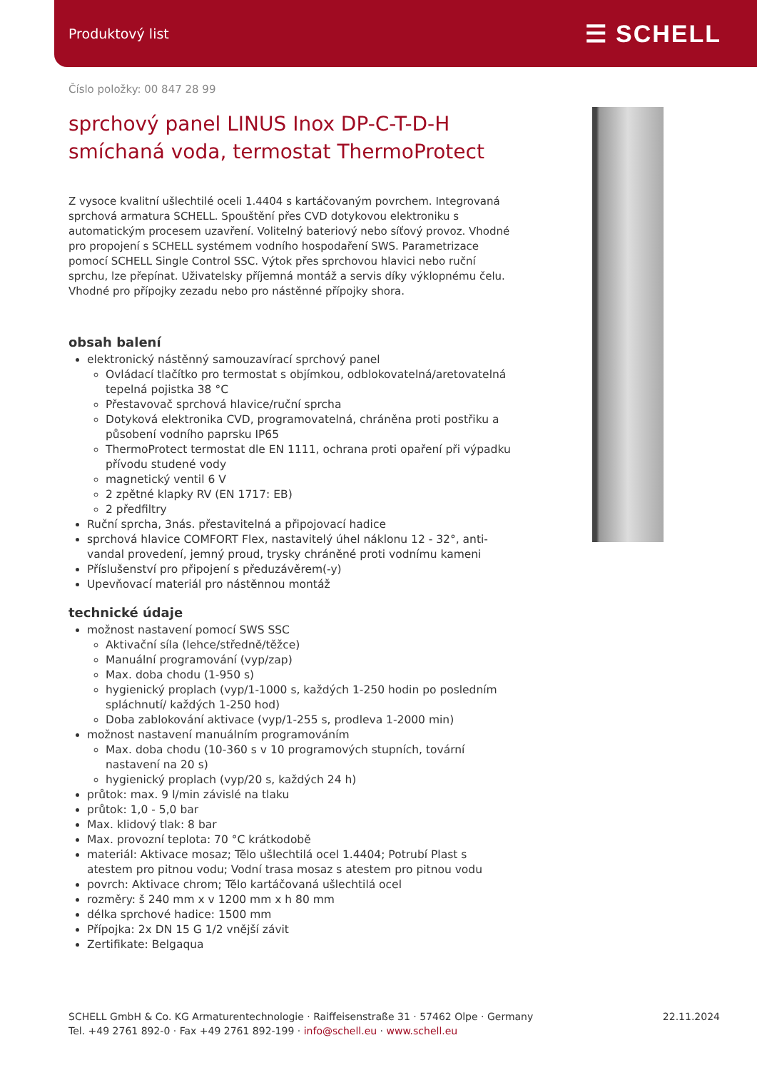Produktový list ☰ SCHELL
Číslo položky: 00 847 28 99
sprchový panel LINUS Inox DP-C-T-D-H smíchaná voda, termostat ThermoProtect
Z vysoce kvalitní ušlechtilé oceli 1.4404 s kartáčovaným povrchem. Integrovaná sprchová armatura SCHELL. Spouštění přes CVD dotykovou elektroniku s automatickým procesem uzavření. Volitelný bateriový nebo síťový provoz. Vhodné pro propojení s SCHELL systémem vodního hospodaření SWS. Parametrizace pomocí SCHELL Single Control SSC. Výtok přes sprchovou hlavici nebo ruční sprchu, lze přepínat. Uživatelsky příjemná montáž a servis díky výklopnému čelu. Vhodné pro přípojky zezadu nebo pro nástěnné přípojky shora.
obsah balení
elektronický nástěnný samouzavírací sprchový panel
Ovládací tlačítko pro termostat s objímkou, odblokovatelná/aretovatelná tepelná pojistka 38 °C
Přestavovač sprchová hlavice/ruční sprcha
Dotyková elektronika CVD, programovatelná, chráněna proti postřiku a působení vodního paprsku IP65
ThermoProtect termostat dle EN 1111, ochrana proti opaření při výpadku přívodu studené vody
magnetický ventil 6 V
2 zpětné klapky RV (EN 1717: EB)
2 předfiltry
Ruční sprcha, 3nás. přestavitelná a připojovací hadice
sprchová hlavice COMFORT Flex, nastavitelý úhel náklonu 12 - 32°, anti-vandal provedení, jemný proud, trysky chráněné proti vodnímu kameni
Příslušenství pro připojení s předuzávěrem(-y)
Upevňovací materiál pro nástěnnou montáž
technické údaje
možnost nastavení pomocí SWS SSC
Aktivační síla (lehce/středně/těžce)
Manuální programování (vyp/zap)
Max. doba chodu (1-950 s)
hygienický proplach (vyp/1-1000 s, každých 1-250 hodin po posledním spláchnutí/ každých 1-250 hod)
Doba zablokování aktivace (vyp/1-255 s, prodleva 1-2000 min)
možnost nastavení manuálním programováním
Max. doba chodu (10-360 s v 10 programových stupních, tovární nastavení na 20 s)
hygienický proplach (vyp/20 s, každých 24 h)
průtok: max. 9 l/min závislé na tlaku
průtok: 1,0 - 5,0 bar
Max. klidový tlak: 8 bar
Max. provozní teplota: 70 °C krátkodobě
materiál: Aktivace mosaz; Tělo ušlechtilá ocel 1.4404; Potrubí Plast s atestem pro pitnou vodu; Vodní trasa mosaz s atestem pro pitnou vodu
povrch: Aktivace chrom; Tělo kartáčovaná ušlechtilá ocel
rozměry: š 240 mm x v 1200 mm x h 80 mm
délka sprchové hadice: 1500 mm
Přípojka: 2x DN 15 G 1/2 vnější závit
Zertifikate: Belgaqua
SCHELL GmbH & Co. KG Armaturentechnologie · Raiffeisenstraße 31 · 57462 Olpe · Germany
Tel. +49 2761 892-0 · Fax +49 2761 892-199 · info@schell.eu · www.schell.eu
22.11.2024